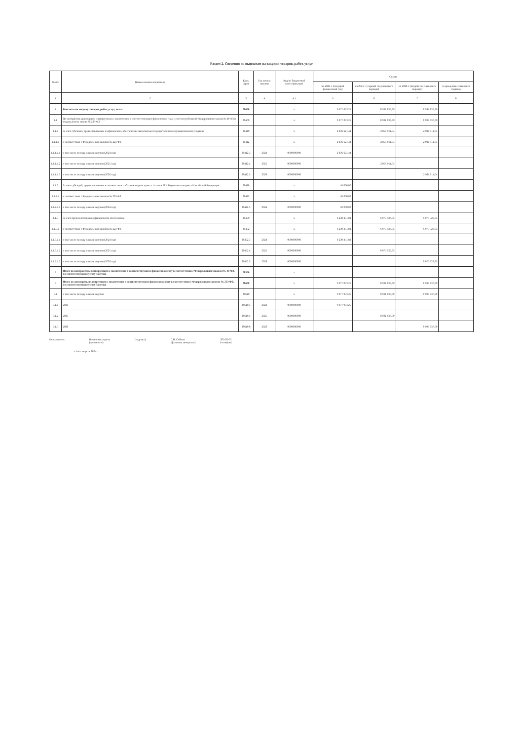Раздел 2. Сведения по выплатам на закупки товаров, работ, услуг
| № п/п | Наименование показателя | Коды строк | Год начала закупки | Код по бюджетной классификации | Сумма | | | |
| --- | --- | --- | --- | --- | --- | --- | --- | --- |
| | | | | | на 2024 г. (текущий финансовый год) | на 2025 г. (первый год планового периода) | на 2026 г. (второй год планового периода) | за пределами планового периода |
| 1 | 2 | 3 | 4 | 4.1 | 5 | 6 | 7 | 8 |
| 1 | Выплаты на закупку товаров, работ, услуг, всего | 26000 | | x | 9 077 073,25 | 8 931 837,99 | 8 997 837,99 | |
| 1.1 | По контрактам (договорам), планируемым к заключению в соответствующем финансовом году с учетом требований Федерального закона № 44-ФЗ и Федерального закона № 223-ФЗ | 26400 | | x | 9 077 073,25 | 8 931 837,99 | 8 997 837,99 | |
| 1.1.1 | За счет субсидий, предоставляемых на финансовое обеспечение выполнения государственного (муниципального) задания | 26410 | | x | 2 836 621,44 | 2 855 911,04 | 2 921 911,04 | |
| 1.1.1.1 | в соответствии с Федеральным законом № 223-ФЗ | 26412 | | x | 2 836 621,44 | 2 855 911,04 | 2 921 911,04 | |
| 1.1.1.1.1 | в том числе по году начала закупки (2024 год) | 26412.3 | 2024 | 0000000000 | 2 836 621,44 | | | |
| 1.1.1.1.2 | в том числе по году начала закупки (2025 год) | 26412.4 | 2025 | 0000000000 | | 2 855 911,04 | | |
| 1.1.1.1.3 | в том числе по году начала закупки (2026 год) | 26412.5 | 2026 | 0000000000 | | | 2 921 911,04 | |
| 1.1.2 | За счет субсидий, предоставляемых в соответствии с абзацем вторым пункта 1 статьи 78.1 Бюджетного кодекса Российской Федерации | 26420 | | x | 10 000,00 | | | |
| 1.1.2.1 | в соответствии с Федеральным законом № 223-ФЗ | 26422 | | x | 10 000,00 | | | |
| 1.1.2.1.1 | в том числе по году начала закупки (2024 год) | 26422.3 | 2024 | 0000000000 | 10 000,00 | | | |
| 1.1.3 | За счет прочих источников финансового обеспечения | 26450 | | x | 6 230 451,81 | 6 075 926,95 | 6 075 926,95 | |
| 1.1.3.1 | в соответствии с Федеральным законом № 223-ФЗ | 26452 | | x | 6 230 451,81 | 6 075 926,95 | 6 075 926,95 | |
| 1.1.3.1.1 | в том числе по году начала закупки (2024 год) | 26452.3 | 2024 | 0000000000 | 6 230 451,81 | | | |
| 1.1.3.1.2 | в том числе по году начала закупки (2025 год) | 26452.4 | 2025 | 0000000000 | | 6 075 926,95 | | |
| 1.1.3.1.3 | в том числе по году начала закупки (2026 год) | 26452.5 | 2026 | 0000000000 | | | 6 075 926,95 | |
| 2 | Итого по контрактам, планируемым к заключению в соответствующем финансовом году в соответствии с Федеральным законом № 44-ФЗ, по соответствующему году закупки | 26500 | | x | | | | |
| 3 | Итого по договорам, планируемым к заключению в соответствующем финансовом году в соответствии с Федеральным законом № 223-ФЗ, по соответствующему году закупки | 26600 | | x | 9 077 073,25 | 8 931 837,99 | 8 997 837,99 | |
| 3.1 | в том числе по году начала закупки | 26610 | | x | 9 077 073,25 | 8 931 837,99 | 8 997 837,99 | |
| 3.1.1 | 2024 | 26610.4 | 2024 | 0000000000 | 9 077 073,25 | | | |
| 3.1.2 | 2025 | 26610.5 | 2025 | 0000000000 | | 8 931 837,99 | | |
| 3.1.3 | 2026 | 26610.6 | 2026 | 0000000000 | | | 8 997 837,99 | |
Исполнитель Начальник отдела
(должность) (подпись) С.В. Собина
(фамилия, инициалы) 205-92-75
(телефон)
« 14 » августа 2024 г.